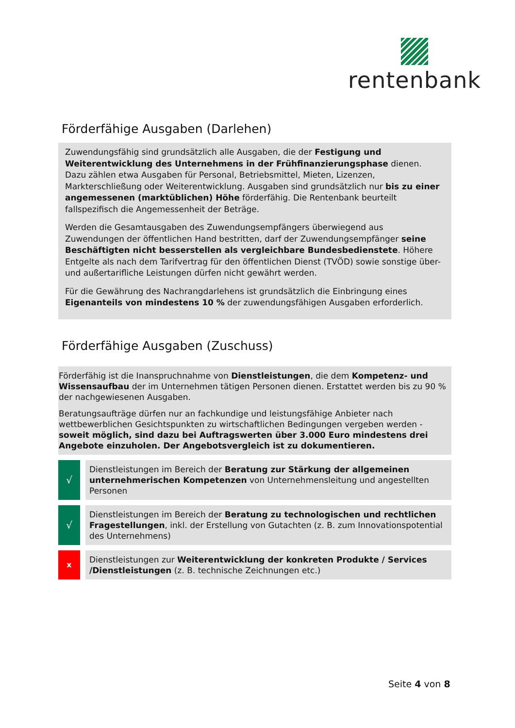rentenbank
Förderfähige Ausgaben (Darlehen)
Zuwendungsfähig sind grundsätzlich alle Ausgaben, die der Festigung und Weiterentwicklung des Unternehmens in der Frühfinanzierungsphase dienen. Dazu zählen etwa Ausgaben für Personal, Betriebsmittel, Mieten, Lizenzen, Markterschließung oder Weiterentwicklung. Ausgaben sind grundsätzlich nur bis zu einer angemessenen (marktüblichen) Höhe förderfähig. Die Rentenbank beurteilt fallspezifisch die Angemessenheit der Beträge.
Werden die Gesamtausgaben des Zuwendungsempfängers überwiegend aus Zuwendungen der öffentlichen Hand bestritten, darf der Zuwendungsempfänger seine Beschäftigten nicht besserstellen als vergleichbare Bundesbedienstete. Höhere Entgelte als nach dem Tarifvertrag für den öffentlichen Dienst (TVÖD) sowie sonstige über- und außertarifliche Leistungen dürfen nicht gewährt werden.
Für die Gewährung des Nachrangdarlehens ist grundsätzlich die Einbringung eines Eigenanteils von mindestens 10 % der zuwendungsfähigen Ausgaben erforderlich.
Förderfähige Ausgaben (Zuschuss)
Förderfähig ist die Inanspruchnahme von Dienstleistungen, die dem Kompetenz- und Wissensaufbau der im Unternehmen tätigen Personen dienen. Erstattet werden bis zu 90 % der nachgewiesenen Ausgaben.
Beratungsaufträge dürfen nur an fachkundige und leistungsfähige Anbieter nach wettbewerblichen Gesichtspunkten zu wirtschaftlichen Bedingungen vergeben werden - soweit möglich, sind dazu bei Auftragswerten über 3.000 Euro mindestens drei Angebote einzuholen. Der Angebotsvergleich ist zu dokumentieren.
√
Dienstleistungen im Bereich der Beratung zur Stärkung der allgemeinen unternehmerischen Kompetenzen von Unternehmensleitung und angestellten Personen
√
Dienstleistungen im Bereich der Beratung zu technologischen und rechtlichen Fragestellungen, inkl. der Erstellung von Gutachten (z. B. zum Innovationspotential des Unternehmens)
x
Dienstleistungen zur Weiterentwicklung der konkreten Produkte / Services /Dienstleistungen (z. B. technische Zeichnungen etc.)
Seite 4 von 8